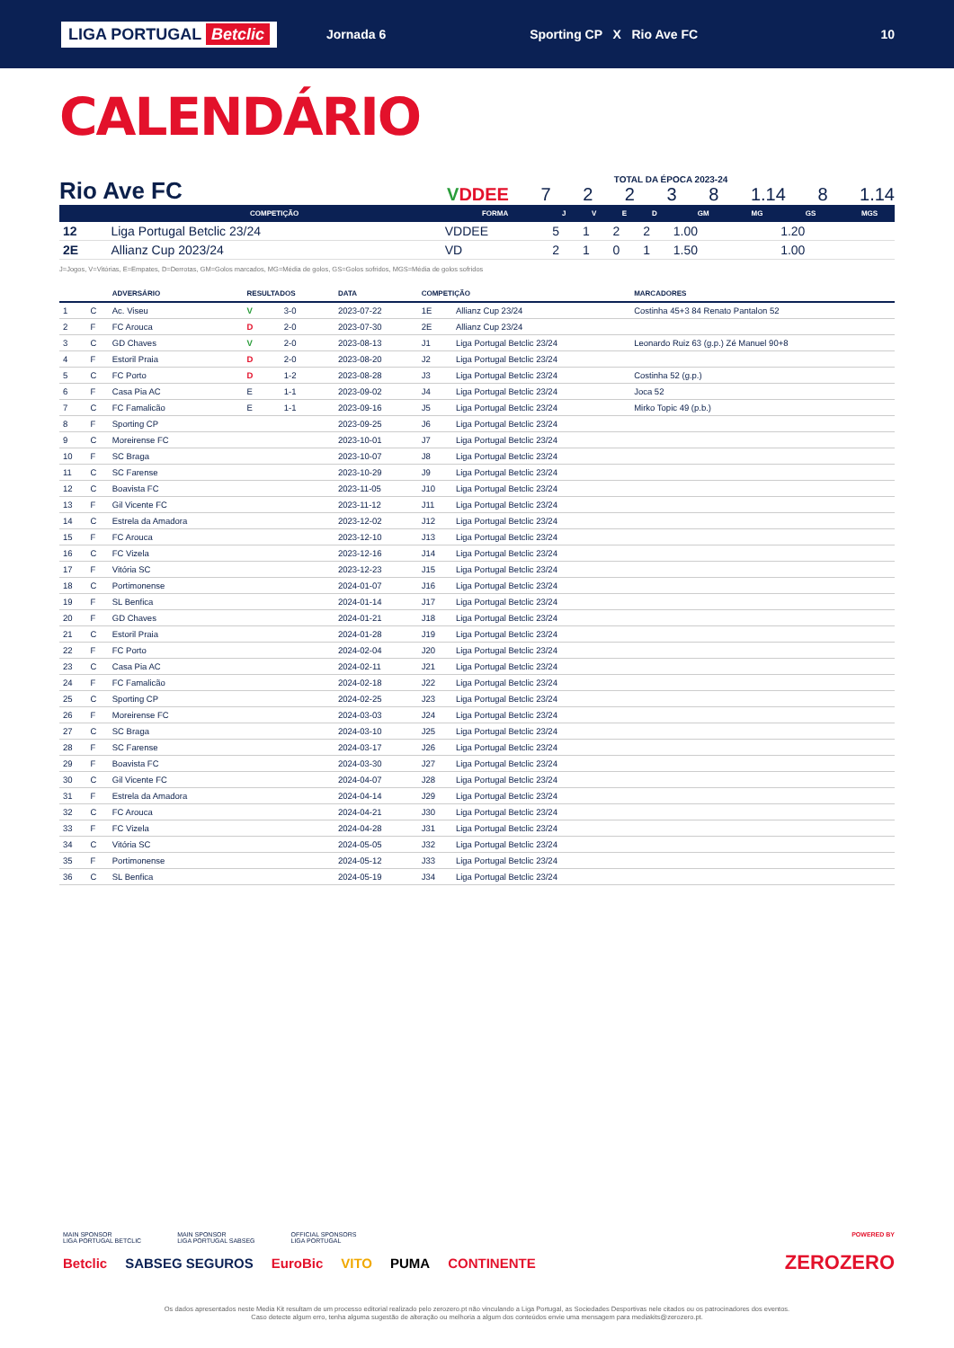LIGA PORTUGAL Betclic Jornada 6 Sporting CP X Rio Ave FC 10
CALENDÁRIO
Rio Ave FC
TOTAL DA ÉPOCA 2023-24
VDDEE 7 2 2 3 8 1.14 8 1.14
| | COMPETIÇÃO | FORMA | J | V | E | D | GM | MG | GS | MGS |
| --- | --- | --- | --- | --- | --- | --- | --- | --- | --- | --- |
| 12 | Liga Portugal Betclic 23/24 | VDDEE | 5 | 1 | 2 | 2 | 1.00 | | 1.20 | |
| 2E | Allianz Cup 2023/24 | VD | 2 | 1 | 0 | 1 | 1.50 | | 1.00 | |
J=Jogos, V=Vitórias, E=Empates, D=Derrotas, GM=Golos marcados, MG=Média de golos, GS=Golos sofridos, MGS=Média de golos sofridos
| | | ADVERSÁRIO | RESULTADOS | | DATA | COMPETIÇÃO | | MARCADORES |
| --- | --- | --- | --- | --- | --- | --- | --- | --- |
| 1 | C | Ac. Viseu | V | 3-0 | 2023-07-22 | 1E | Allianz Cup 23/24 | Costinha 45+3 84 Renato Pantalon 52 |
| 2 | F | FC Arouca | D | 2-0 | 2023-07-30 | 2E | Allianz Cup 23/24 | |
| 3 | C | GD Chaves | V | 2-0 | 2023-08-13 | J1 | Liga Portugal Betclic 23/24 | Leonardo Ruiz 63 (g.p.) Zé Manuel 90+8 |
| 4 | F | Estoril Praia | D | 2-0 | 2023-08-20 | J2 | Liga Portugal Betclic 23/24 | |
| 5 | C | FC Porto | D | 1-2 | 2023-08-28 | J3 | Liga Portugal Betclic 23/24 | Costinha 52 (g.p.) |
| 6 | F | Casa Pia AC | E | 1-1 | 2023-09-02 | J4 | Liga Portugal Betclic 23/24 | Joca 52 |
| 7 | C | FC Famalicão | E | 1-1 | 2023-09-16 | J5 | Liga Portugal Betclic 23/24 | Mirko Topic 49 (p.b.) |
| 8 | F | Sporting CP | | | 2023-09-25 | J6 | Liga Portugal Betclic 23/24 | |
| 9 | C | Moreirense FC | | | 2023-10-01 | J7 | Liga Portugal Betclic 23/24 | |
| 10 | F | SC Braga | | | 2023-10-07 | J8 | Liga Portugal Betclic 23/24 | |
| 11 | C | SC Farense | | | 2023-10-29 | J9 | Liga Portugal Betclic 23/24 | |
| 12 | C | Boavista FC | | | 2023-11-05 | J10 | Liga Portugal Betclic 23/24 | |
| 13 | F | Gil Vicente FC | | | 2023-11-12 | J11 | Liga Portugal Betclic 23/24 | |
| 14 | C | Estrela da Amadora | | | 2023-12-02 | J12 | Liga Portugal Betclic 23/24 | |
| 15 | F | FC Arouca | | | 2023-12-10 | J13 | Liga Portugal Betclic 23/24 | |
| 16 | C | FC Vizela | | | 2023-12-16 | J14 | Liga Portugal Betclic 23/24 | |
| 17 | F | Vitória SC | | | 2023-12-23 | J15 | Liga Portugal Betclic 23/24 | |
| 18 | C | Portimonense | | | 2024-01-07 | J16 | Liga Portugal Betclic 23/24 | |
| 19 | F | SL Benfica | | | 2024-01-14 | J17 | Liga Portugal Betclic 23/24 | |
| 20 | F | GD Chaves | | | 2024-01-21 | J18 | Liga Portugal Betclic 23/24 | |
| 21 | C | Estoril Praia | | | 2024-01-28 | J19 | Liga Portugal Betclic 23/24 | |
| 22 | F | FC Porto | | | 2024-02-04 | J20 | Liga Portugal Betclic 23/24 | |
| 23 | C | Casa Pia AC | | | 2024-02-11 | J21 | Liga Portugal Betclic 23/24 | |
| 24 | F | FC Famalicão | | | 2024-02-18 | J22 | Liga Portugal Betclic 23/24 | |
| 25 | C | Sporting CP | | | 2024-02-25 | J23 | Liga Portugal Betclic 23/24 | |
| 26 | F | Moreirense FC | | | 2024-03-03 | J24 | Liga Portugal Betclic 23/24 | |
| 27 | C | SC Braga | | | 2024-03-10 | J25 | Liga Portugal Betclic 23/24 | |
| 28 | F | SC Farense | | | 2024-03-17 | J26 | Liga Portugal Betclic 23/24 | |
| 29 | F | Boavista FC | | | 2024-03-30 | J27 | Liga Portugal Betclic 23/24 | |
| 30 | C | Gil Vicente FC | | | 2024-04-07 | J28 | Liga Portugal Betclic 23/24 | |
| 31 | F | Estrela da Amadora | | | 2024-04-14 | J29 | Liga Portugal Betclic 23/24 | |
| 32 | C | FC Arouca | | | 2024-04-21 | J30 | Liga Portugal Betclic 23/24 | |
| 33 | F | FC Vizela | | | 2024-04-28 | J31 | Liga Portugal Betclic 23/24 | |
| 34 | C | Vitória SC | | | 2024-05-05 | J32 | Liga Portugal Betclic 23/24 | |
| 35 | F | Portimonense | | | 2024-05-12 | J33 | Liga Portugal Betclic 23/24 | |
| 36 | C | SL Benfica | | | 2024-05-19 | J34 | Liga Portugal Betclic 23/24 | |
MAIN SPONSOR
LIGA PORTUGAL BETCLIC MAIN SPONSOR
LIGA PORTUGAL SABSEG OFFICIAL SPONSORS
LIGA PORTUGAL POWERED BY
Betclic SABSEG SEGUROS EuroBic VITO PUMA CONTINENTE ZEROZERO
Os dados apresentados neste Media Kit resultam de um processo editorial realizado pelo zerozero.pt não vinculando a Liga Portugal, as Sociedades Desportivas nele citados ou os patrocinadores dos eventos.
Caso detecte algum erro, tenha alguma sugestão de alteração ou melhoria a algum dos conteúdos envie uma mensagem para mediakits@zerozero.pt.